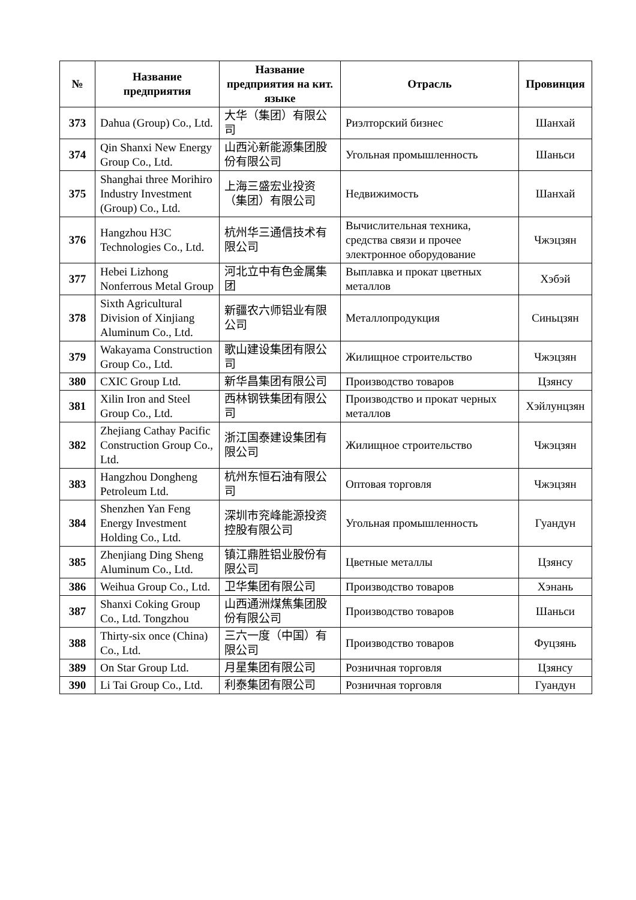| № | Название предприятия | Название предприятия на кит. языке | Отрасль | Провинция |
| --- | --- | --- | --- | --- |
| 373 | Dahua (Group) Co., Ltd. | 大华（集团）有限公司 | Риэлторский бизнес | Шанхай |
| 374 | Qin Shanxi New Energy Group Co., Ltd. | 山西沁新能源集团股份有限公司 | Угольная промышленность | Шаньси |
| 375 | Shanghai three Morihiro Industry Investment (Group) Co., Ltd. | 上海三盛宏业投资（集团）有限公司 | Недвижимость | Шанхай |
| 376 | Hangzhou H3C Technologies Co., Ltd. | 杭州华三通信技术有限公司 | Вычислительная техника, средства связи и прочее электронное оборудование | Чжэцзян |
| 377 | Hebei Lizhong Nonferrous Metal Group | 河北立中有色金属集团 | Выплавка и прокат цветных металлов | Хэбэй |
| 378 | Sixth Agricultural Division of Xinjiang Aluminum Co., Ltd. | 新疆农六师铝业有限公司 | Металлопродукция | Синьцзян |
| 379 | Wakayama Construction Group Co., Ltd. | 歌山建设集团有限公司 | Жилищное строительство | Чжэцзян |
| 380 | CXIC Group Ltd. | 新华昌集团有限公司 | Производство товаров | Цзянсу |
| 381 | Xilin Iron and Steel Group Co., Ltd. | 西林钢铁集团有限公司 | Производство и прокат черных металлов | Хэйлунцзян |
| 382 | Zhejiang Cathay Pacific Construction Group Co., Ltd. | 浙江国泰建设集团有限公司 | Жилищное строительство | Чжэцзян |
| 383 | Hangzhou Dongheng Petroleum Ltd. | 杭州东恒石油有限公司 | Оптовая торговля | Чжэцзян |
| 384 | Shenzhen Yan Feng Energy Investment Holding Co., Ltd. | 深圳市兖峰能源投资控股有限公司 | Угольная промышленность | Гуандун |
| 385 | Zhenjiang Ding Sheng Aluminum Co., Ltd. | 镇江鼎胜铝业股份有限公司 | Цветные металлы | Цзянсу |
| 386 | Weihua Group Co., Ltd. | 卫华集团有限公司 | Производство товаров | Хэнань |
| 387 | Shanxi Coking Group Co., Ltd. Tongzhou | 山西通洲煤焦集团股份有限公司 | Производство товаров | Шаньси |
| 388 | Thirty-six once (China) Co., Ltd. | 三六一度（中国）有限公司 | Производство товаров | Фуцзянь |
| 389 | On Star Group Ltd. | 月星集团有限公司 | Розничная торговля | Цзянсу |
| 390 | Li Tai Group Co., Ltd. | 利泰集团有限公司 | Розничная торговля | Гуандун |